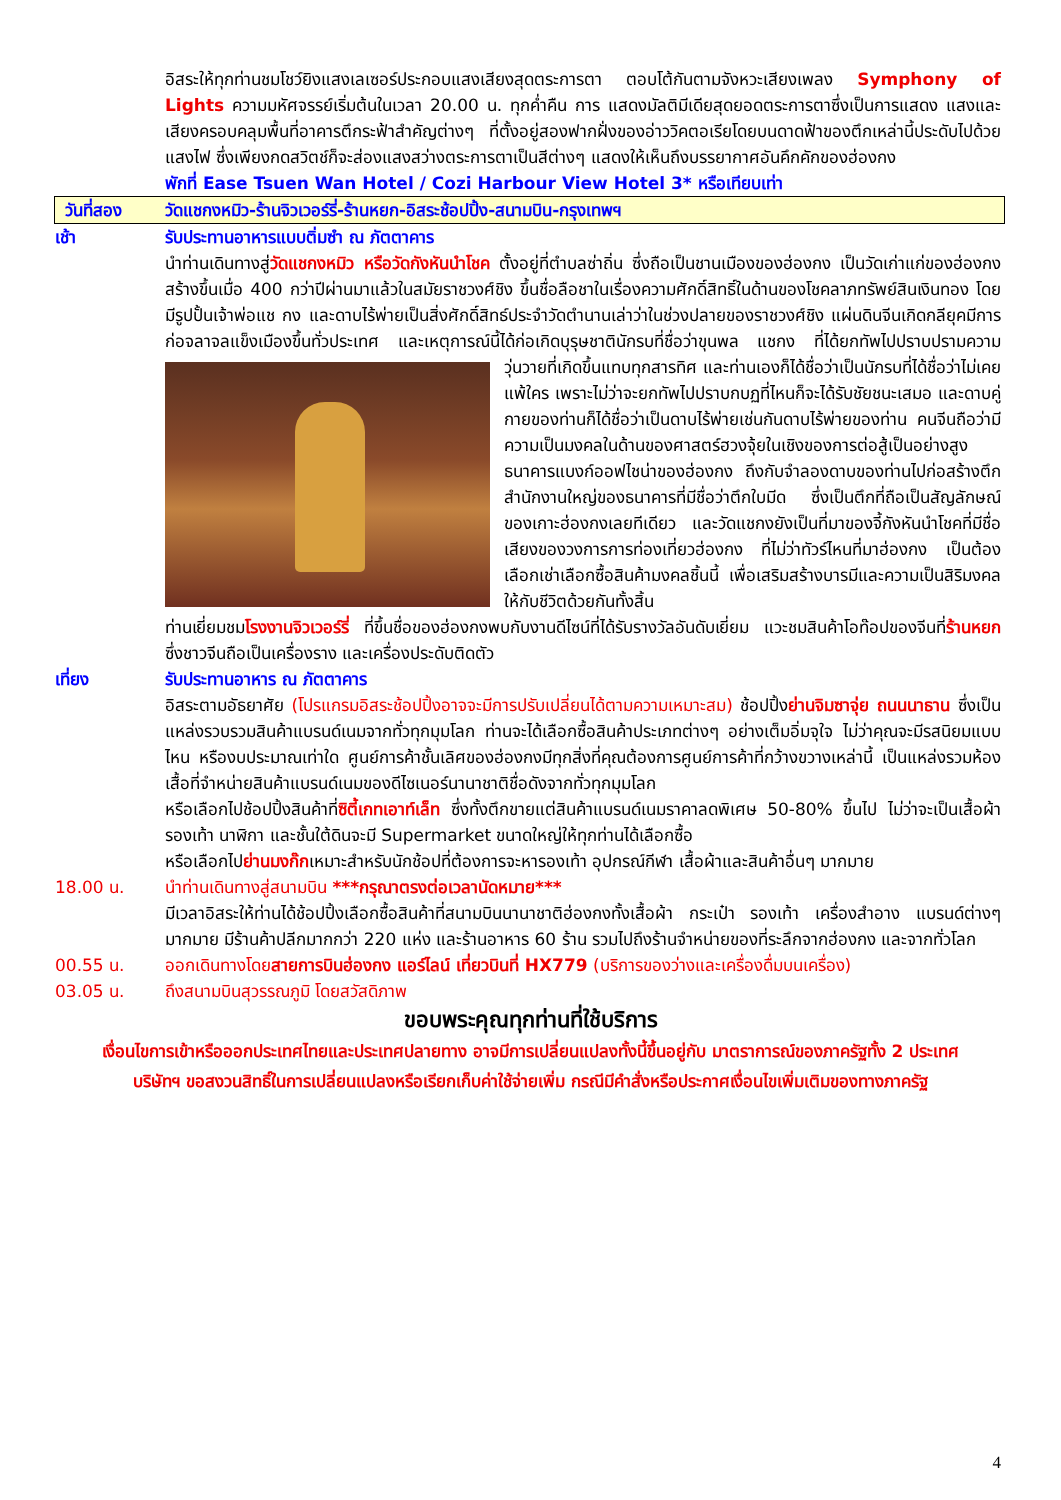อิสระให้ทุกท่านชมโชว์ยิงแสงเลเซอร์ประกอบแสงเสียงสุดตระการตา ตอบโต้กันตามจังหวะเสียงเพลง Symphony of Lights ความมหัศจรรย์เริ่มต้นในเวลา 20.00 น. ทุกค่ำคืน การ แสดงมัลติมีเดียสุดยอดตระการตาซึ่งเป็นการแสดง แสงและเสียงครอบคลุมพื้นที่อาคารตึกระฟ้าสำคัญต่างๆ ที่ตั้งอยู่สองฟากฝั่งของอ่าววิคตอเรียโดยบนดาดฟ้าของตึกเหล่านี้ประดับไปด้วยแสงไฟ ซึ่งเพียงกดสวิตช์ก็จะส่องแสงสว่างตระการตาเป็นสีต่างๆ แสดงให้เห็นถึงบรรยากาศอันคึกคักของฮ่องกง
พักที่ Ease Tsuen Wan Hotel / Cozi Harbour View Hotel 3* หรือเทียบเท่า
วันที่สอง วัดแชกงหมิว-ร้านจิวเวอร์รี่-ร้านหยก-อิสระช้อปปิ้ง-สนามบิน-กรุงเทพฯ
เช้า รับประทานอาหารแบบติ่มซำ ณ ภัตตาคาร
นำท่านเดินทางสู่วัดแชกงหมิว หรือวัดกังหันนำโชค ตั้งอยู่ที่ตำบลซ่าถิ่น ซึ่งถือเป็นชานเมืองของฮ่องกง เป็นวัดเก่าแก่ของฮ่องกง สร้างขึ้นเมื่อ 400 กว่าปีผ่านมาแล้วในสมัยราชวงศ์ชิง ขึ้นชื่อลือชาในเรื่องความศักดิ์สิทธิ์ในด้านของโชคลาภทรัพย์สินเงินทอง โดยมีรูปปั้นเจ้าพ่อแช กง และดาบไร้พ่ายเป็นสิ่งศักดิ์สิทธ์ประจำวัดตำนานเล่าว่าในช่วงปลายของราชวงศ์ชิง แผ่นดินจีนเกิดกลียุคมีการก่อจลาจลแข็งเมืองขึ้นทั่วประเทศ และเหตุการณ์นี้ได้ก่อเกิดบุรุษชาตินักรบที่ชื่อว่าขุนพล แชกง ที่ได้ยกทัพไปปราบปรามความวุ่นวายที่เกิดขึ้นแทบทุกสารทิศ และท่านเองก็ได้ชื่อ
ว่าเป็นนักรบที่ได้ชื่อว่าไม่เคยแพ้ใคร เพราะไม่ว่าจะยกทัพไปปราบกบฏที่ไหนก็จะได้รับชัยชนะเสมอ และดาบคู่กายของท่านก็ได้ชื่อว่าเป็นดาบไร้พ่ายเช่นกันดาบไร้พ่ายของท่าน คนจีนถือว่ามีความเป็นมงคลในด้านของศาสตร์ฮวงจุ้ยในเชิงของการต่อสู้เป็นอย่างสูง ธนาคารแบงก์ออฟไชน่าของฮ่องกง ถึงกับจำลองดาบของท่านไปก่อสร้างตึกสำนักงานใหญ่ของธนาคารที่มีชื่อว่าตึกใบมีด ซึ่งเป็นตึกที่ถือเป็นสัญลักษณ์ของเกาะฮ่องกงเลยทีเดียว และวัดแชกงยังเป็นที่มาของจี้กังหันนำโชคที่มีชื่อเสียงของวงการการท่องเที่ยวฮ่องกง ที่ไม่ว่าทัวร์ไหนที่มาฮ่องกง เป็นต้องเลือกเช่าเลือกซื้อสินค้ามงคลชิ้นนี้ เพื่อเสริมสร้างบารมีและความเป็นสิริมงคลให้กับชีวิตด้วยกันทั้งสิ้น
ท่านเยี่ยมชมโรงงานจิวเวอร์รี่ ที่ขึ้นชื่อของฮ่องกงพบกับงานดีไซน์ที่ได้รับรางวัลอันดับเยี่ยม แวะชมสินค้าโอท๊อปของจีนที่ร้านหยก ซึ่งชาวจีนถือเป็นเครื่องราง และเครื่องประดับติดตัว
เที่ยง รับประทานอาหาร ณ ภัตตาคาร
อิสระตามอัธยาศัย (โปรแกรมอิสระช้อปปิ้งอาจจะมีการปรับเปลี่ยนได้ตามความเหมาะสม) ช้อปปิ้งย่านจิมซาจุ่ย ถนนนาธาน ซึ่งเป็นแหล่งรวบรวมสินค้าแบรนด์เนมจากทั่วทุกมุมโลก ท่านจะได้เลือกซื้อสินค้าประเภทต่างๆ อย่างเต็มอิ่มจุใจ ไม่ว่าคุณจะมีรสนิยมแบบไหน หรืองบประมาณเท่าใด ศูนย์การค้าชั้นเลิศของฮ่องกงมีทุกสิ่งที่คุณต้องการศูนย์การค้าที่กว้างขวางเหล่านี้ เป็นแหล่งรวมห้องเสื้อที่จำหน่ายสินค้าแบรนด์เนมของดีไซเนอร์นานาชาติชื่อดังจากทั่วทุกมุมโลก
หรือเลือกไปช้อปปิ้งสินค้าที่ซิตี้เกทเอาท์เล็ท ซึ่งทั้งตึกขายแต่สินค้าแบรนด์เนมราคาลดพิเศษ 50-80% ขึ้นไป ไม่ว่าจะเป็นเสื้อผ้า รองเท้า นาฬิกา และชั้นใต้ดินจะมี Supermarket ขนาดใหญ่ให้ทุกท่านได้เลือกซื้อ
หรือเลือกไปย่านมงก๊กเหมาะสำหรับนักช้อปที่ต้องการจะหารองเท้า อุปกรณ์กีฬา เสื้อผ้าและสินค้าอื่นๆ มากมาย
18.00 น. นำท่านเดินทางสู่สนามบิน ***กรุณาตรงต่อเวลานัดหมาย***
มีเวลาอิสระให้ท่านได้ช้อปปิ้งเลือกซื้อสินค้าที่สนามบินนานาชาติฮ่องกงทั้งเสื้อผ้า กระเป๋า รองเท้า เครื่องสำอาง แบรนด์ต่างๆ มากมาย มีร้านค้าปลีกมากกว่า 220 แห่ง และร้านอาหาร 60 ร้าน รวมไปถึงร้านจำหน่ายของที่ระลึกจากฮ่องกง และจากทั่วโลก
00.55 น. ออกเดินทางโดยสายการบินฮ่องกง แอร์ไลน์ เที่ยวบินที่ HX779 (บริการของว่างและเครื่องดื่มบนเครื่อง)
03.05 น. ถึงสนามบินสุวรรณภูมิ โดยสวัสดิภาพ
ขอบพระคุณทุกท่านที่ใช้บริการ
เงื่อนไขการเข้าหรือออกประเทศไทยและประเทศปลายทาง อาจมีการเปลี่ยนแปลงทั้งนี้ขึ้นอยู่กับ มาตราการณ์ของภาครัฐทั้ง 2 ประเทศ บริษัทฯ ขอสงวนสิทธิ์ในการเปลี่ยนแปลงหรือเรียกเก็บค่าใช้จ่ายเพิ่ม กรณีมีคำสั่งหรือประกาศเงื่อนไขเพิ่มเติมของทางภาครัฐ
4